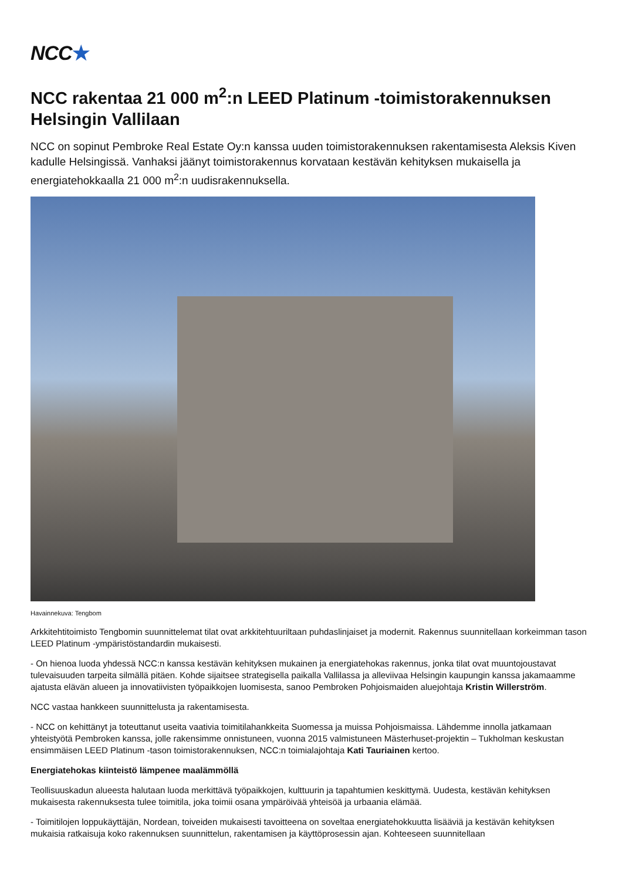NCC ★
NCC rakentaa 21 000 m<sup>2</sup>:n LEED Platinum -toimistorakennuksen Helsingin Vallilaan
NCC on sopinut Pembroke Real Estate Oy:n kanssa uuden toimistorakennuksen rakentamisesta Aleksis Kiven kadulle Helsingissä. Vanhaksi jäänyt toimistorakennus korvataan kestävän kehityksen mukaisella ja energiatehokkaalla 21 000 m<sup>2</sup>:n uudisrakennuksella.
Havainnekuva: Tengbom
Arkkitehtitoimisto Tengbomin suunnittelemat tilat ovat arkkitehtuuriltaan puhdaslinjaiset ja modernit. Rakennus suunnitellaan korkeimman tason LEED Platinum -ympäristöstandardin mukaisesti.
- On hienoa luoda yhdessä NCC:n kanssa kestävän kehityksen mukainen ja energiatehokas rakennus, jonka tilat ovat muuntojoustavat tulevaisuuden tarpeita silmällä pitäen. Kohde sijaitsee strategisella paikalla Vallilassa ja alleviivaa Helsingin kaupungin kanssa jakamaamme ajatusta elävän alueen ja innovatiivisten työpaikkojen luomisesta, sanoo Pembroken Pohjoismaiden aluejohtaja Kristin Willerström.
NCC vastaa hankkeen suunnittelusta ja rakentamisesta.
- NCC on kehittänyt ja toteuttanut useita vaativia toimitilahankkeita Suomessa ja muissa Pohjoismaissa. Lähdemme innolla jatkamaan yhteistyötä Pembroken kanssa, jolle rakensimme onnistuneen, vuonna 2015 valmistuneen Mästerhuset-projektin – Tukholman keskustan ensimmäisen LEED Platinum -tason toimistorakennuksen, NCC:n toimialajohtaja Kati Tauriainen kertoo.
Energiatehokas kiinteistö lämpenee maalämmöllä
Teollisuuskadun alueesta halutaan luoda merkittävä työpaikkojen, kulttuurin ja tapahtumien keskittymä. Uudesta, kestävän kehityksen mukaisesta rakennuksesta tulee toimitila, joka toimii osana ympäröivää yhteisöä ja urbaania elämää.
- Toimitilojen loppukäyttäjän, Nordean, toiveiden mukaisesti tavoitteena on soveltaa energiatehokkuutta lisääviä ja kestävän kehityksen mukaisia ratkaisuja koko rakennuksen suunnittelun, rakentamisen ja käyttöprosessin ajan. Kohteeseen suunnitellaan